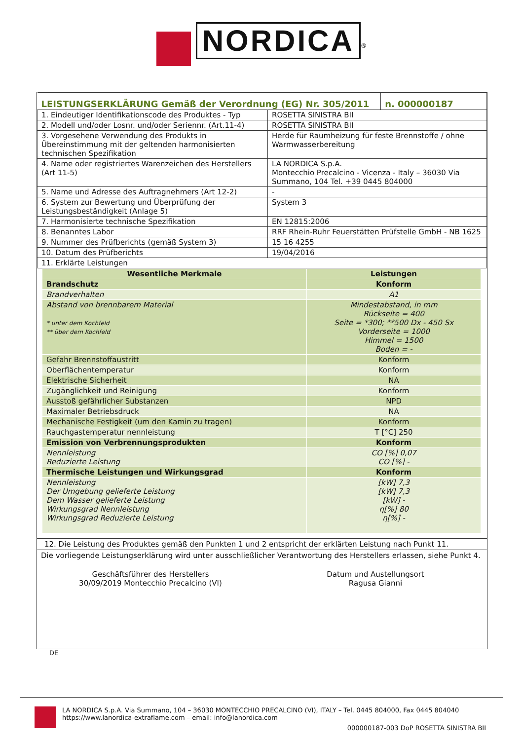NORDICA<sup>®</sup>
| LEISTUNGSERKLÄRUNG Gemäß der Verordnung (EG) Nr. 305/2011 | | n. 000000187 |
| 1. Eindeutiger Identifikationscode des Produktes - Typ | ROSETTA SINISTRA BII | |
| 2. Modell und/oder Losnr. und/oder Seriennr. (Art.11-4) | ROSETTA SINISTRA BII | |
| 3. Vorgesehene Verwendung des Produkts in Übereinstimmung mit der geltenden harmonisierten technischen Spezifikation | Herde für Raumheizung für feste Brennstoffe / ohne Warmwasserbereitung | |
| 4. Name oder registriertes Warenzeichen des Herstellers (Art 11-5) | LA NORDICA S.p.A. Montecchio Precalcino - Vicenza - Italy – 36030 Via Summano, 104 Tel. +39 0445 804000 | |
| 5. Name und Adresse des Auftragnehmers (Art 12-2) | - | |
| 6. System zur Bewertung und Überprüfung der Leistungsbeständigkeit (Anlage 5) | System 3 | |
| 7. Harmonisierte technische Spezifikation | EN 12815:2006 | |
| 8. Benanntes Labor | RRF Rhein-Ruhr Feuerstätten Prüfstelle GmbH - NB 1625 | |
| 9. Nummer des Prüfberichts (gemäß System 3) | 15 16 4255 | |
| 10. Datum des Prüfberichts | 19/04/2016 | |
| 11. Erklärte Leistungen | | |
| Wesentliche Merkmale | Leistungen |
| --- | --- |
| Brandschutz | Konform |
| Brandverhalten | A1 |
| Abstand von brennbarem Material * unter dem Kochfeld ** über dem Kochfeld | Mindestabstand, in mm Rückseite = 400 Seite = *300; **500 Dx - 450 Sx Vorderseite = 1000 Himmel = 1500 Boden = - |
| Gefahr Brennstoffaustritt | Konform |
| Oberflächentemperatur | Konform |
| Elektrische Sicherheit | NA |
| Zugänglichkeit und Reinigung | Konform |
| Ausstoß gefährlicher Substanzen | NPD |
| Maximaler Betriebsdruck | NA |
| Mechanische Festigkeit (um den Kamin zu tragen) | Konform |
| Rauchgastemperatur nennleistung | T [°C] 250 |
| Emission von Verbrennungsprodukten | Konform |
| Nennleistung Reduzierte Leistung | CO [%] 0,07 CO [%] - |
| Thermische Leistungen und Wirkungsgrad | Konform |
| Nennleistung Der Umgebung gelieferte Leistung Dem Wasser gelieferte Leistung Wirkungsgrad Nennleistung Wirkungsgrad Reduzierte Leistung | [kW] 7,3 [kW] 7,3 [kW] - η[%] 80 η[%] - |
12. Die Leistung des Produktes gemäß den Punkten 1 und 2 entspricht der erklärten Leistung nach Punkt 11.
Die vorliegende Leistungserklärung wird unter ausschließlicher Verantwortung des Herstellers erlassen, siehe Punkt 4.
Geschäftsführer des Herstellers
30/09/2019 Montecchio Precalcino (VI)
Datum und Austellungsort
Ragusa Gianni
DE
LA NORDICA S.p.A. Via Summano, 104 – 36030 MONTECCHIO PRECALCINO (VI), ITALY – Tel. 0445 804000, Fax 0445 804040
https://www.lanordica-extraflame.com – email: info@lanordica.com
000000187-003 DoP ROSETTA SINISTRA BII